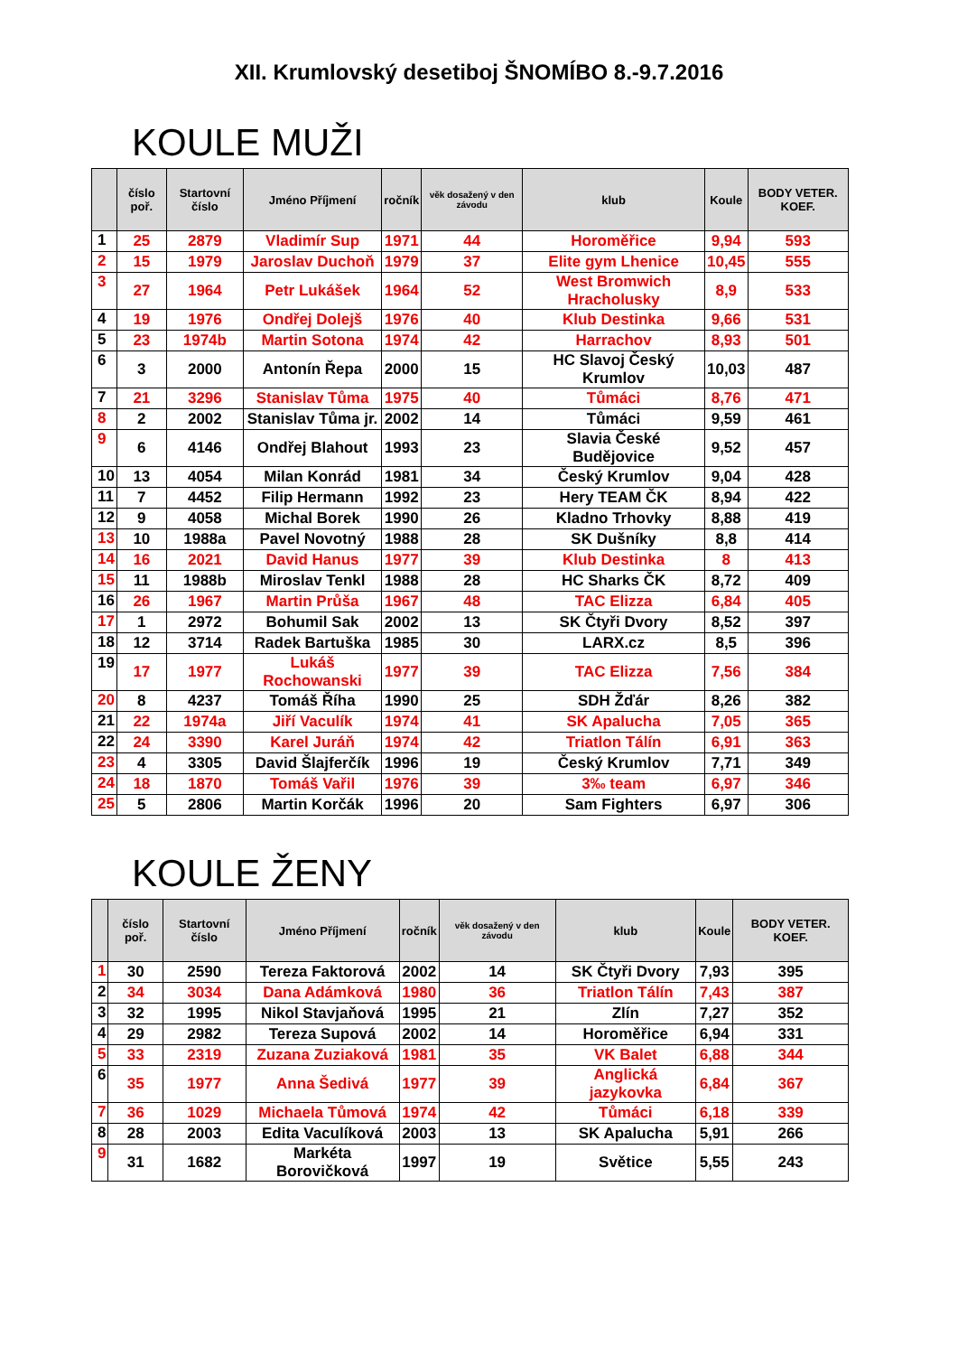XII. Krumlovský desetiboj ŠNOMÍBO 8.-9.7.2016
KOULE MUŽI
| | číslo poř. | Startovní číslo | Jméno Příjmení | ročník | věk dosažený v den závodu | klub | Koule | BODY VETER. KOEF. |
| --- | --- | --- | --- | --- | --- | --- | --- | --- |
| 1 | 25 | 2879 | Vladimír Sup | 1971 | 44 | Horoměřice | 9,94 | 593 |
| 2 | 15 | 1979 | Jaroslav Duchoň | 1979 | 37 | Elite gym Lhenice | 10,45 | 555 |
| 3 | 27 | 1964 | Petr Lukášek | 1964 | 52 | West Bromwich Hracholusky | 8,9 | 533 |
| 4 | 19 | 1976 | Ondřej Dolejš | 1976 | 40 | Klub Destinka | 9,66 | 531 |
| 5 | 23 | 1974b | Martin Sotona | 1974 | 42 | Harrachov | 8,93 | 501 |
| 6 | 3 | 2000 | Antonín Řepa | 2000 | 15 | HC Slavoj Český Krumlov | 10,03 | 487 |
| 7 | 21 | 3296 | Stanislav Tůma | 1975 | 40 | Tůmáci | 8,76 | 471 |
| 8 | 2 | 2002 | Stanislav Tůma jr. | 2002 | 14 | Tůmáci | 9,59 | 461 |
| 9 | 6 | 4146 | Ondřej Blahout | 1993 | 23 | Slavia České Budějovice | 9,52 | 457 |
| 10 | 13 | 4054 | Milan Konrád | 1981 | 34 | Český Krumlov | 9,04 | 428 |
| 11 | 7 | 4452 | Filip Hermann | 1992 | 23 | Hery TEAM ČK | 8,94 | 422 |
| 12 | 9 | 4058 | Michal Borek | 1990 | 26 | Kladno Trhovky | 8,88 | 419 |
| 13 | 10 | 1988a | Pavel Novotný | 1988 | 28 | SK Dušníky | 8,8 | 414 |
| 14 | 16 | 2021 | David Hanus | 1977 | 39 | Klub Destinka | 8 | 413 |
| 15 | 11 | 1988b | Miroslav Tenkl | 1988 | 28 | HC Sharks ČK | 8,72 | 409 |
| 16 | 26 | 1967 | Martin Průša | 1967 | 48 | TAC Elizza | 6,84 | 405 |
| 17 | 1 | 2972 | Bohumil Sak | 2002 | 13 | SK Čtyři Dvory | 8,52 | 397 |
| 18 | 12 | 3714 | Radek Bartuška | 1985 | 30 | LARX.cz | 8,5 | 396 |
| 19 | 17 | 1977 | Lukáš Rochowanski | 1977 | 39 | TAC Elizza | 7,56 | 384 |
| 20 | 8 | 4237 | Tomáš Říha | 1990 | 25 | SDH Žďár | 8,26 | 382 |
| 21 | 22 | 1974a | Jiří Vaculík | 1974 | 41 | SK Apalucha | 7,05 | 365 |
| 22 | 24 | 3390 | Karel Juráň | 1974 | 42 | Triatlon Tálín | 6,91 | 363 |
| 23 | 4 | 3305 | David Šlajferčík | 1996 | 19 | Český Krumlov | 7,71 | 349 |
| 24 | 18 | 1870 | Tomáš Vařil | 1976 | 39 | 3‰ team | 6,97 | 346 |
| 25 | 5 | 2806 | Martin Korčák | 1996 | 20 | Sam Fighters | 6,97 | 306 |
KOULE ŽENY
| | číslo poř. | Startovní číslo | Jméno Příjmení | ročník | věk dosažený v den závodu | klub | Koule | BODY VETER. KOEF. |
| --- | --- | --- | --- | --- | --- | --- | --- | --- |
| 1 | 30 | 2590 | Tereza Faktorová | 2002 | 14 | SK Čtyři Dvory | 7,93 | 395 |
| 2 | 34 | 3034 | Dana Adámková | 1980 | 36 | Triatlon Tálín | 7,43 | 387 |
| 3 | 32 | 1995 | Nikol Stavjaňová | 1995 | 21 | Zlín | 7,27 | 352 |
| 4 | 29 | 2982 | Tereza Supová | 2002 | 14 | Horoměřice | 6,94 | 331 |
| 5 | 33 | 2319 | Zuzana Zuziaková | 1981 | 35 | VK Balet | 6,88 | 344 |
| 6 | 35 | 1977 | Anna Šedivá | 1977 | 39 | Anglická jazykovka | 6,84 | 367 |
| 7 | 36 | 1029 | Michaela Tůmová | 1974 | 42 | Tůmáci | 6,18 | 339 |
| 8 | 28 | 2003 | Edita Vaculíková | 2003 | 13 | SK Apalucha | 5,91 | 266 |
| 9 | 31 | 1682 | Markéta Borovičková | 1997 | 19 | Světice | 5,55 | 243 |